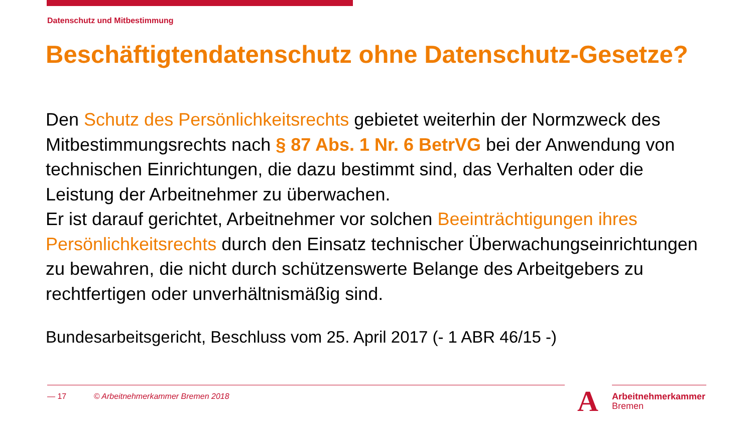Datenschutz und Mitbestimmung
Beschäftigtendatenschutz ohne Datenschutz-Gesetze?
Den Schutz des Persönlichkeitsrechts gebietet weiterhin der Normzweck des Mitbestimmungsrechts nach § 87 Abs. 1 Nr. 6 BetrVG bei der Anwendung von technischen Einrichtungen, die dazu bestimmt sind, das Verhalten oder die Leistung der Arbeitnehmer zu überwachen.
Er ist darauf gerichtet, Arbeitnehmer vor solchen Beeinträchtigungen ihres Persönlichkeitsrechts durch den Einsatz technischer Überwachungseinrichtungen zu bewahren, die nicht durch schützenswerte Belange des Arbeitgebers zu rechtfertigen oder unverhältnismäßig sind.
Bundesarbeitsgericht, Beschluss vom 25. April 2017 (- 1 ABR 46/15 -)
— 17 © Arbeitnehmerkammer Bremen 2018
A
Arbeitnehmerkammer
Bremen